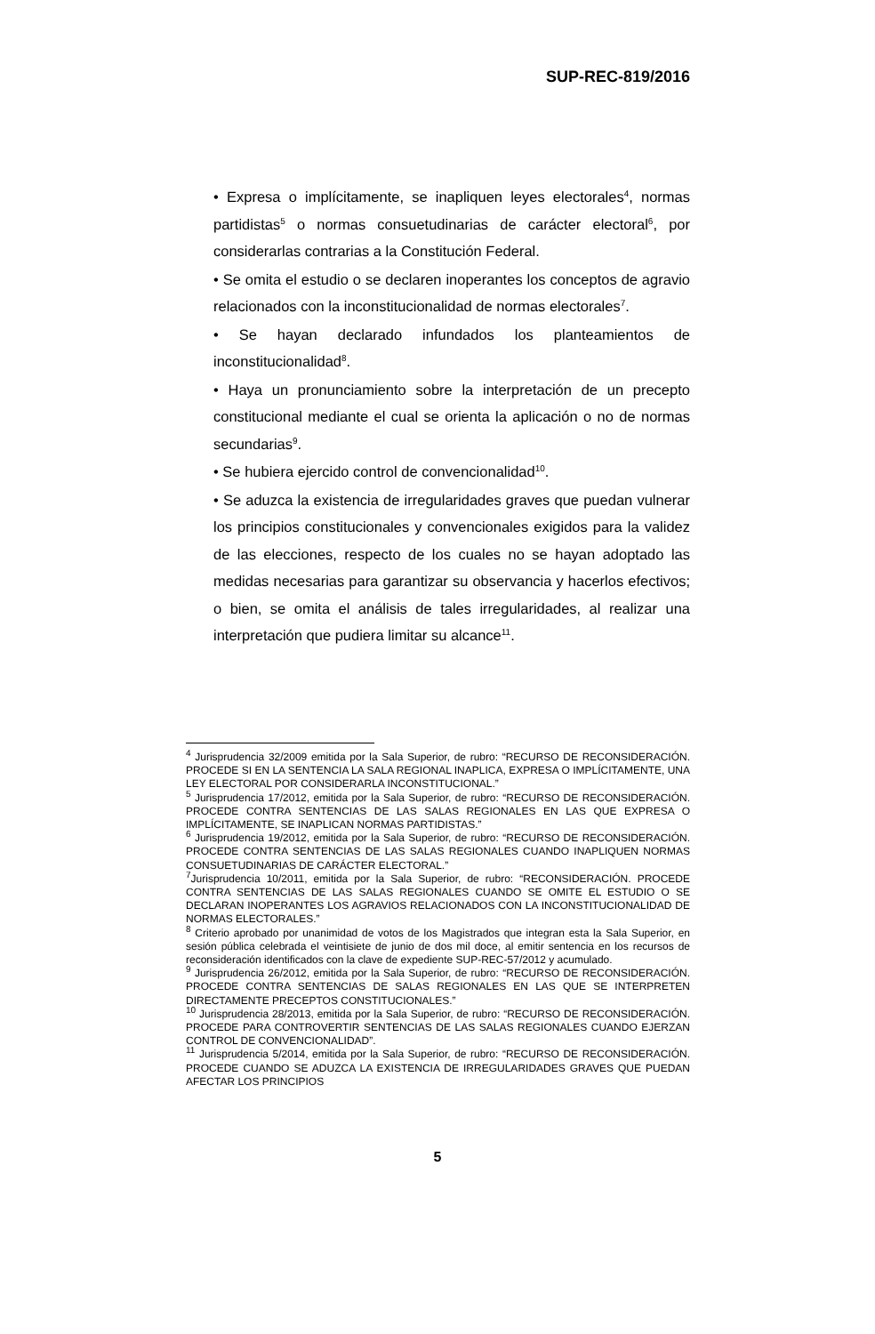SUP-REC-819/2016
• Expresa o implícitamente, se inapliquen leyes electorales<sup>4</sup>, normas partidistas<sup>5</sup> o normas consuetudinarias de carácter electoral<sup>6</sup>, por considerarlas contrarias a la Constitución Federal.
• Se omita el estudio o se declaren inoperantes los conceptos de agravio relacionados con la inconstitucionalidad de normas electorales<sup>7</sup>.
• Se hayan declarado infundados los planteamientos de inconstitucionalidad<sup>8</sup>.
• Haya un pronunciamiento sobre la interpretación de un precepto constitucional mediante el cual se orienta la aplicación o no de normas secundarias<sup>9</sup>.
• Se hubiera ejercido control de convencionalidad<sup>10</sup>.
• Se aduzca la existencia de irregularidades graves que puedan vulnerar los principios constitucionales y convencionales exigidos para la validez de las elecciones, respecto de los cuales no se hayan adoptado las medidas necesarias para garantizar su observancia y hacerlos efectivos; o bien, se omita el análisis de tales irregularidades, al realizar una interpretación que pudiera limitar su alcance<sup>11</sup>.
<sup>4</sup> Jurisprudencia 32/2009 emitida por la Sala Superior, de rubro: “RECURSO DE RECONSIDERACIÓN. PROCEDE SI EN LA SENTENCIA LA SALA REGIONAL INAPLICA, EXPRESA O IMPLÍCITAMENTE, UNA LEY ELECTORAL POR CONSIDERARLA INCONSTITUCIONAL.”
<sup>5</sup> Jurisprudencia 17/2012, emitida por la Sala Superior, de rubro: “RECURSO DE RECONSIDERACIÓN. PROCEDE CONTRA SENTENCIAS DE LAS SALAS REGIONALES EN LAS QUE EXPRESA O IMPLÍCITAMENTE, SE INAPLICAN NORMAS PARTIDISTAS.”
<sup>6</sup> Jurisprudencia 19/2012, emitida por la Sala Superior, de rubro: “RECURSO DE RECONSIDERACIÓN. PROCEDE CONTRA SENTENCIAS DE LAS SALAS REGIONALES CUANDO INAPLIQUEN NORMAS CONSUETUDINARIAS DE CARÁCTER ELECTORAL.”
<sup>7</sup> Jurisprudencia 10/2011, emitida por la Sala Superior, de rubro: “RECONSIDERACIÓN. PROCEDE CONTRA SENTENCIAS DE LAS SALAS REGIONALES CUANDO SE OMITE EL ESTUDIO O SE DECLARAN INOPERANTES LOS AGRAVIOS RELACIONADOS CON LA INCONSTITUCIONALIDAD DE NORMAS ELECTORALES.”
<sup>8</sup> Criterio aprobado por unanimidad de votos de los Magistrados que integran esta la Sala Superior, en sesión pública celebrada el veintisiete de junio de dos mil doce, al emitir sentencia en los recursos de reconsideración identificados con la clave de expediente SUP-REC-57/2012 y acumulado.
<sup>9</sup> Jurisprudencia 26/2012, emitida por la Sala Superior, de rubro: “RECURSO DE RECONSIDERACIÓN. PROCEDE CONTRA SENTENCIAS DE SALAS REGIONALES EN LAS QUE SE INTERPRETEN DIRECTAMENTE PRECEPTOS CONSTITUCIONALES.”
<sup>10</sup> Jurisprudencia 28/2013, emitida por la Sala Superior, de rubro: “RECURSO DE RECONSIDERACIÓN. PROCEDE PARA CONTROVERTIR SENTENCIAS DE LAS SALAS REGIONALES CUANDO EJERZAN CONTROL DE CONVENCIONALIDAD”.
<sup>11</sup> Jurisprudencia 5/2014, emitida por la Sala Superior, de rubro: “RECURSO DE RECONSIDERACIÓN. PROCEDE CUANDO SE ADUZCA LA EXISTENCIA DE IRREGULARIDADES GRAVES QUE PUEDAN AFECTAR LOS PRINCIPIOS
5